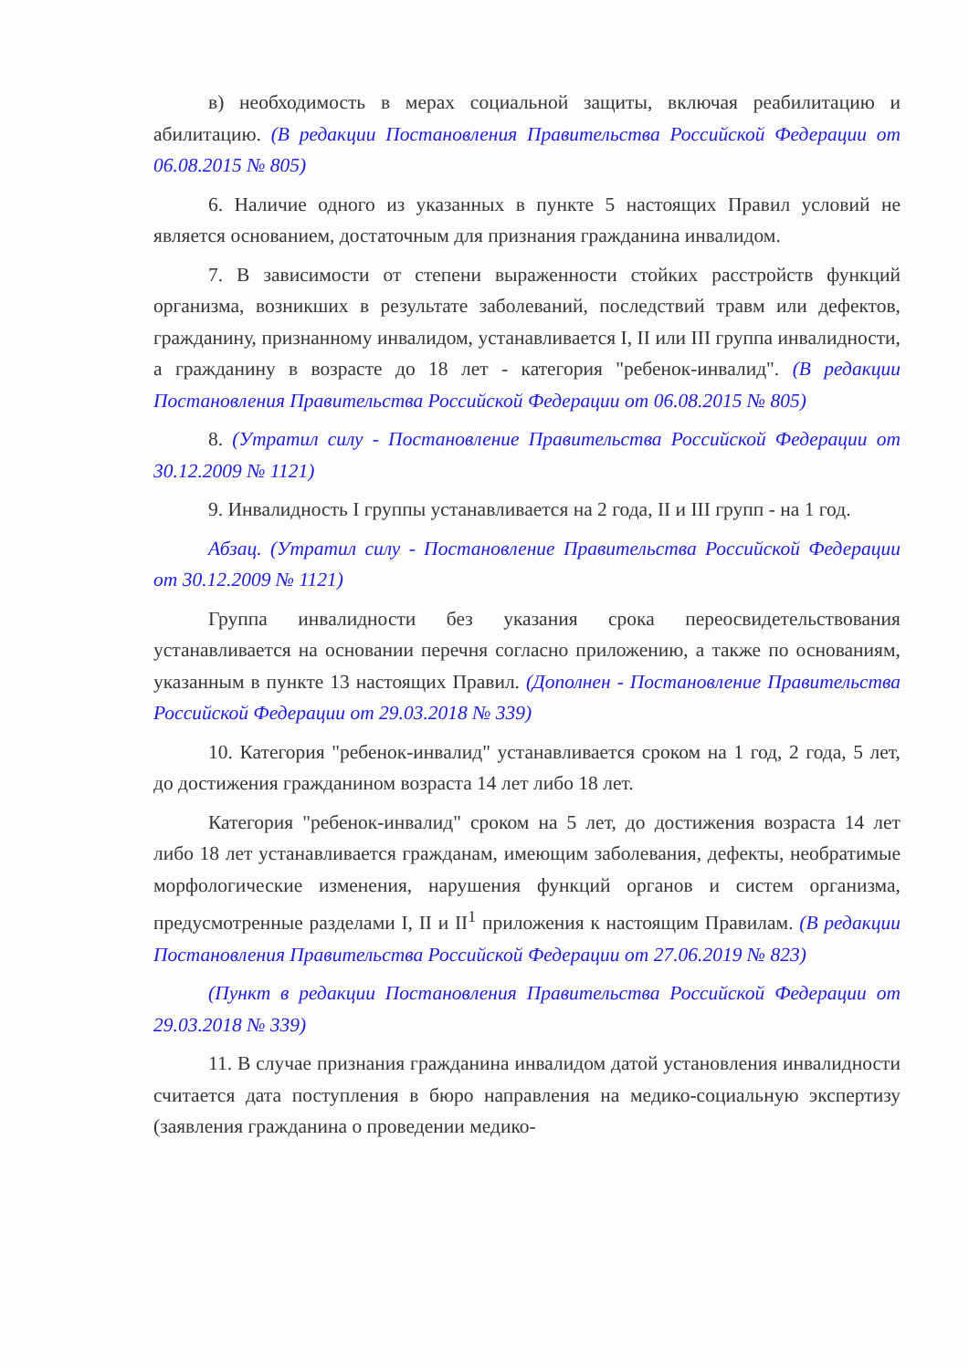в) необходимость в мерах социальной защиты, включая реабилитацию и абилитацию. (В редакции Постановления Правительства Российской Федерации от 06.08.2015 № 805)
6. Наличие одного из указанных в пункте 5 настоящих Правил условий не является основанием, достаточным для признания гражданина инвалидом.
7. В зависимости от степени выраженности стойких расстройств функций организма, возникших в результате заболеваний, последствий травм или дефектов, гражданину, признанному инвалидом, устанавливается I, II или III группа инвалидности, а гражданину в возрасте до 18 лет - категория "ребенок-инвалид". (В редакции Постановления Правительства Российской Федерации от 06.08.2015 № 805)
8. (Утратил силу - Постановление Правительства Российской Федерации от 30.12.2009 № 1121)
9. Инвалидность I группы устанавливается на 2 года, II и III групп - на 1 год.
Абзац. (Утратил силу - Постановление Правительства Российской Федерации от 30.12.2009 № 1121)
Группа инвалидности без указания срока переосвидетельствования устанавливается на основании перечня согласно приложению, а также по основаниям, указанным в пункте 13 настоящих Правил. (Дополнен - Постановление Правительства Российской Федерации от 29.03.2018 № 339)
10. Категория "ребенок-инвалид" устанавливается сроком на 1 год, 2 года, 5 лет, до достижения гражданином возраста 14 лет либо 18 лет.
Категория "ребенок-инвалид" сроком на 5 лет, до достижения возраста 14 лет либо 18 лет устанавливается гражданам, имеющим заболевания, дефекты, необратимые морфологические изменения, нарушения функций органов и систем организма, предусмотренные разделами I, II и II<sup>1</sup> приложения к настоящим Правилам. (В редакции Постановления Правительства Российской Федерации от 27.06.2019 № 823)
(Пункт в редакции Постановления Правительства Российской Федерации от 29.03.2018 № 339)
11. В случае признания гражданина инвалидом датой установления инвалидности считается дата поступления в бюро направления на медико-социальную экспертизу (заявления гражданина о проведении медико-